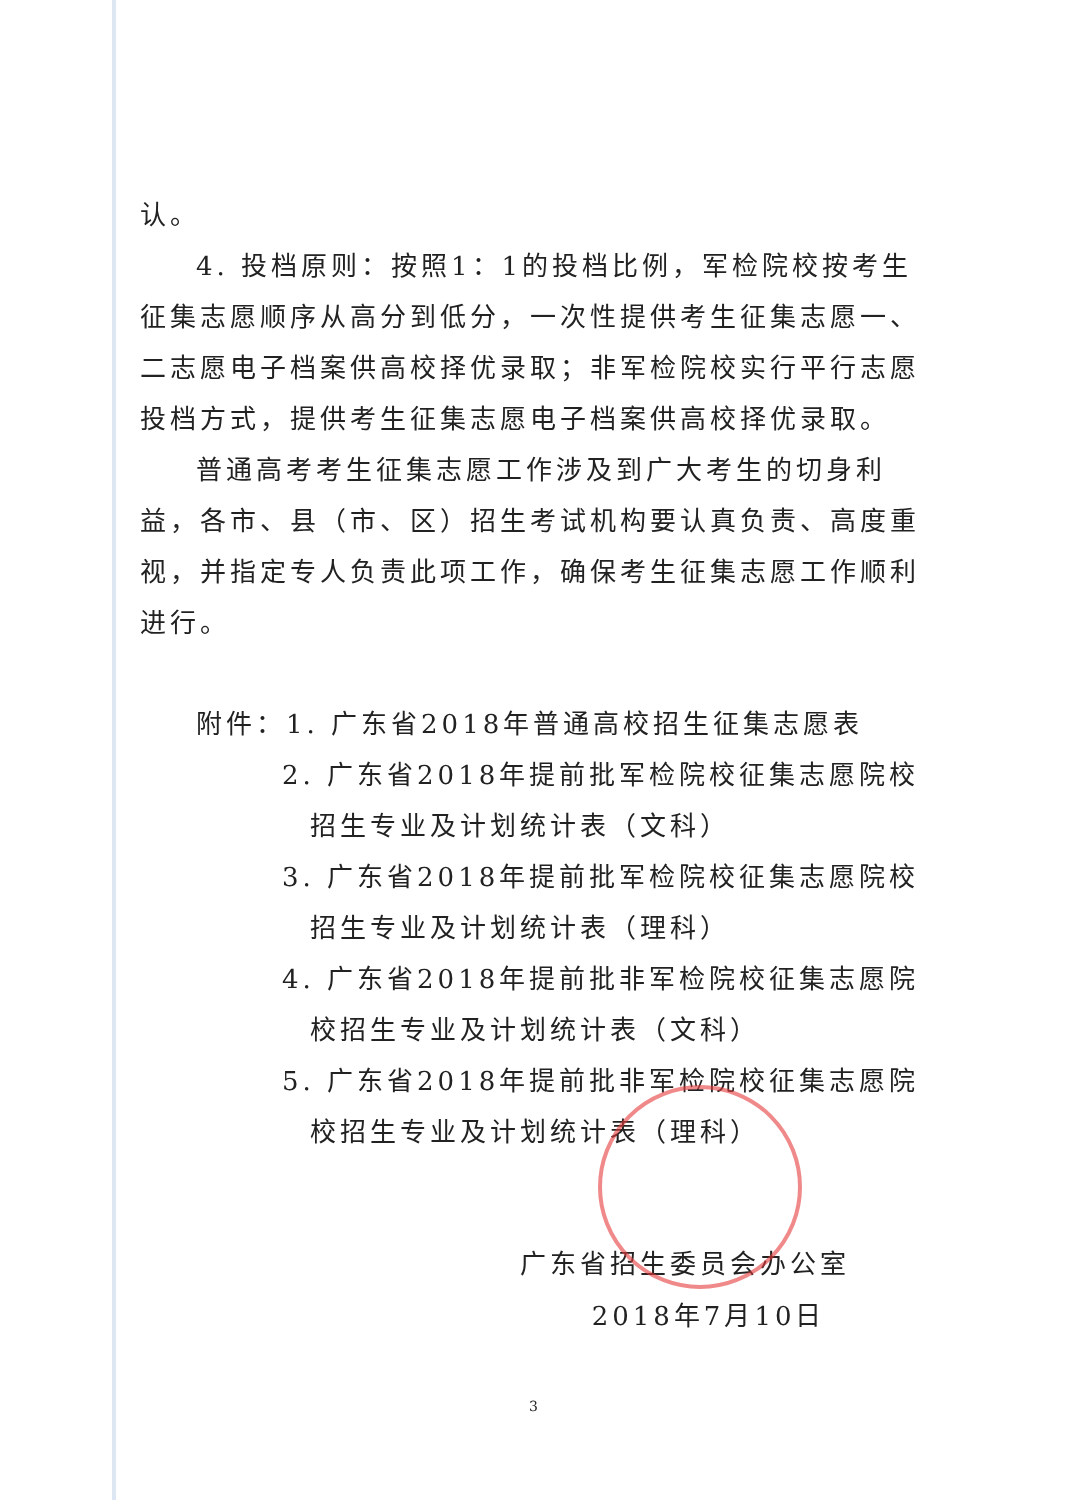认。
4. 投档原则：按照1：1的投档比例，军检院校按考生征集志愿顺序从高分到低分，一次性提供考生征集志愿一、二志愿电子档案供高校择优录取；非军检院校实行平行志愿投档方式，提供考生征集志愿电子档案供高校择优录取。
普通高考考生征集志愿工作涉及到广大考生的切身利益，各市、县（市、区）招生考试机构要认真负责、高度重视，并指定专人负责此项工作，确保考生征集志愿工作顺利进行。
附件：1. 广东省2018年普通高校招生征集志愿表
2. 广东省2018年提前批军检院校征集志愿院校招生专业及计划统计表（文科）
3. 广东省2018年提前批军检院校征集志愿院校招生专业及计划统计表（理科）
4. 广东省2018年提前批非军检院校征集志愿院校招生专业及计划统计表（文科）
5. 广东省2018年提前批非军检院校征集志愿院校招生专业及计划统计表（理科）
广东省招生委员会办公室
2018年7月10日
3